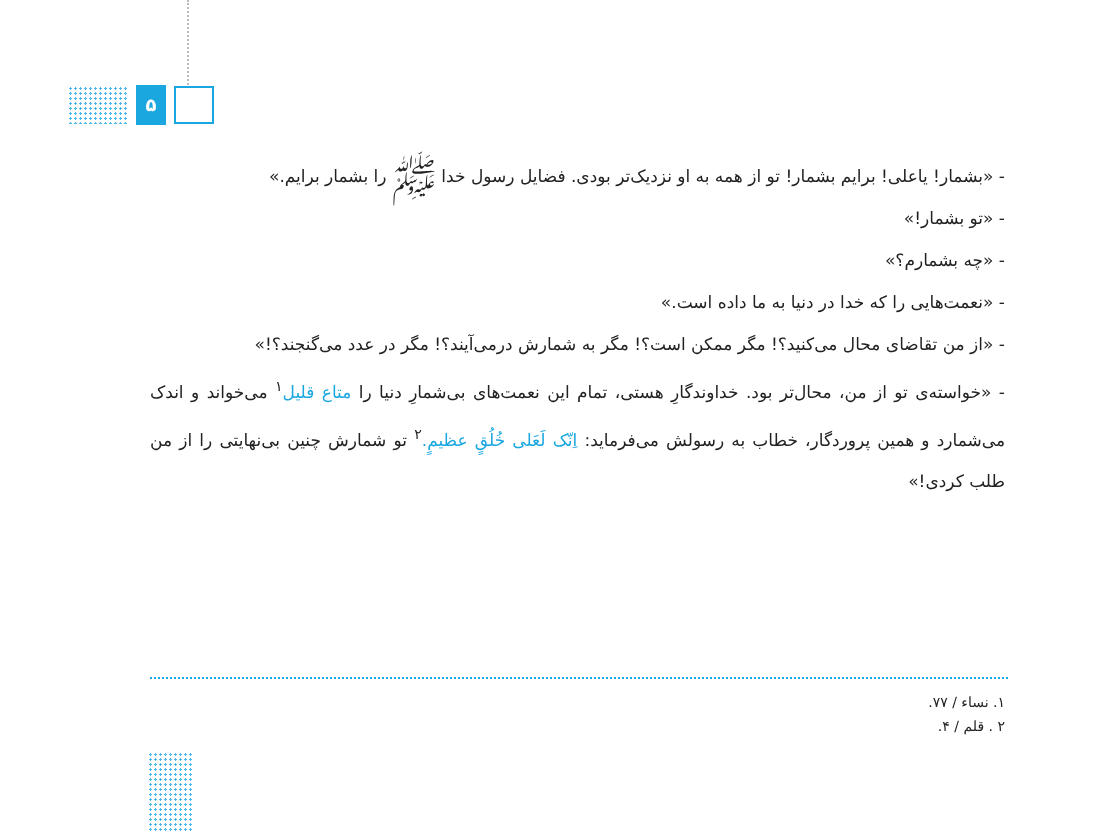۵
- «بشمار! یاعلی! برایم بشمار! تو از همه به او نزدیک‌تر بودی. فضایل رسول خدا ﷺ را بشمار برایم.»
- «تو بشمار!»
- «چه بشمارم؟»
- «نعمت‌هایی را که خدا در دنیا به ما داده است.»
- «از من تقاضای محال می‌کنید؟! مگر ممکن است؟! مگر به شمارش درمی‌آیند؟! مگر در عدد می‌گنجند؟!»
- «خواسته‌ی تو از من، محال‌تر بود. خداوندگارِ هستی، تمام این نعمت‌های بی‌شمارِ دنیا را متاع قلیل<sup>۱</sup> می‌خواند و اندک می‌شمارد و همین پروردگار، خطاب به رسولش می‌فرماید: اِنّک لَعَلی خُلُقٍ عظیمٍ.<sup>۲</sup> تو شمارش چنین بی‌نهایتی را از من طلب کردی!»
۱. نساء / ۷۷.
۲ . قلم / ۴.